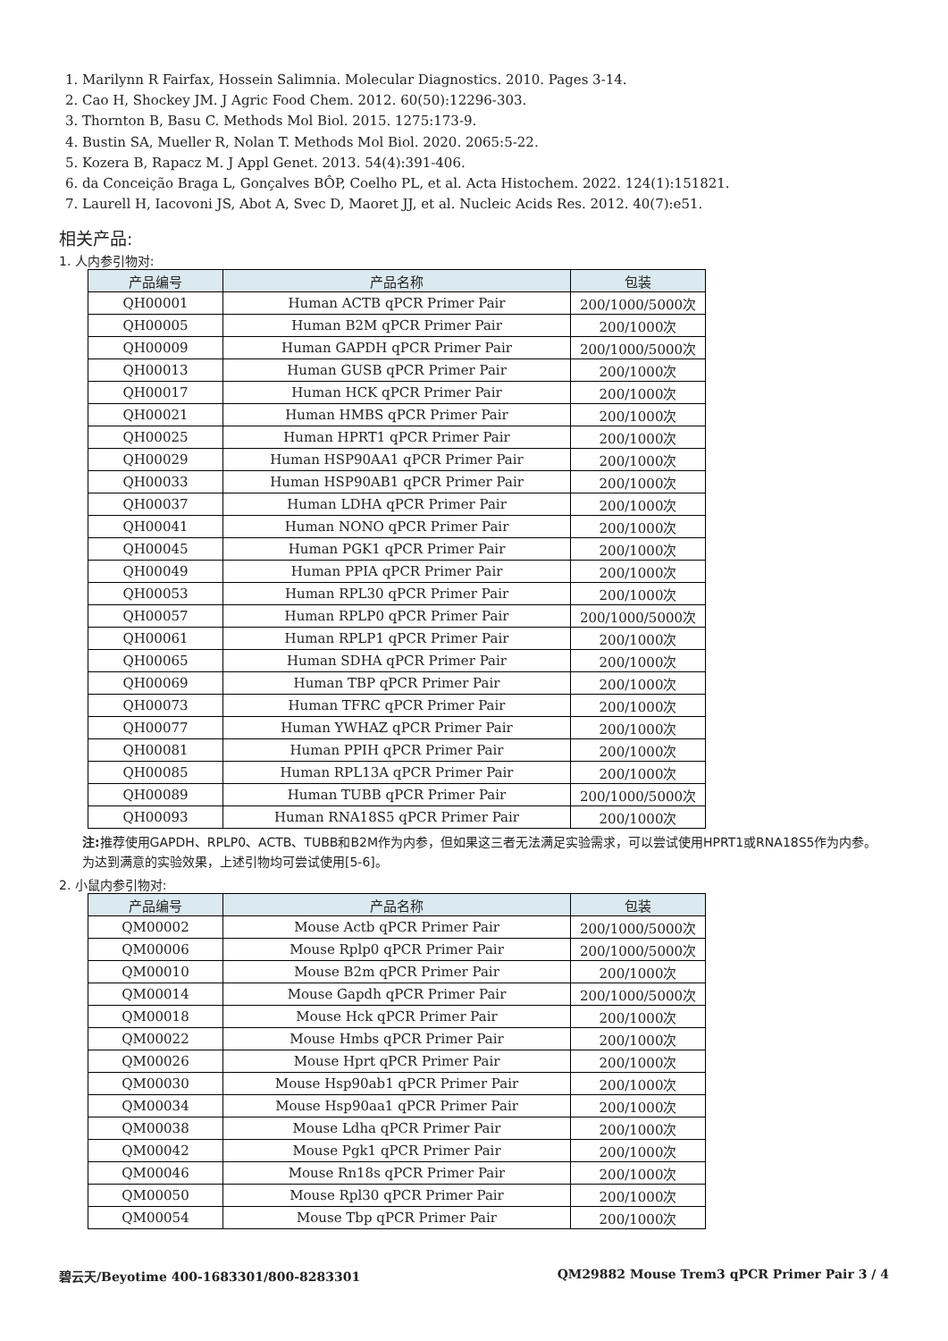1. Marilynn R Fairfax, Hossein Salimnia. Molecular Diagnostics. 2010. Pages 3-14.
2. Cao H, Shockey JM. J Agric Food Chem. 2012. 60(50):12296-303.
3. Thornton B, Basu C. Methods Mol Biol. 2015. 1275:173-9.
4. Bustin SA, Mueller R, Nolan T. Methods Mol Biol. 2020. 2065:5-22.
5. Kozera B, Rapacz M. J Appl Genet. 2013. 54(4):391-406.
6. da Conceição Braga L, Gonçalves BÔP, Coelho PL, et al. Acta Histochem. 2022. 124(1):151821.
7. Laurell H, Iacovoni JS, Abot A, Svec D, Maoret JJ, et al. Nucleic Acids Res. 2012. 40(7):e51.
相关产品:
1. 人内参引物对:
| 产品编号 | 产品名称 | 包装 |
| --- | --- | --- |
| QH00001 | Human ACTB qPCR Primer Pair | 200/1000/5000次 |
| QH00005 | Human B2M qPCR Primer Pair | 200/1000次 |
| QH00009 | Human GAPDH qPCR Primer Pair | 200/1000/5000次 |
| QH00013 | Human GUSB qPCR Primer Pair | 200/1000次 |
| QH00017 | Human HCK qPCR Primer Pair | 200/1000次 |
| QH00021 | Human HMBS qPCR Primer Pair | 200/1000次 |
| QH00025 | Human HPRT1 qPCR Primer Pair | 200/1000次 |
| QH00029 | Human HSP90AA1 qPCR Primer Pair | 200/1000次 |
| QH00033 | Human HSP90AB1 qPCR Primer Pair | 200/1000次 |
| QH00037 | Human LDHA qPCR Primer Pair | 200/1000次 |
| QH00041 | Human NONO qPCR Primer Pair | 200/1000次 |
| QH00045 | Human PGK1 qPCR Primer Pair | 200/1000次 |
| QH00049 | Human PPIA qPCR Primer Pair | 200/1000次 |
| QH00053 | Human RPL30 qPCR Primer Pair | 200/1000次 |
| QH00057 | Human RPLP0 qPCR Primer Pair | 200/1000/5000次 |
| QH00061 | Human RPLP1 qPCR Primer Pair | 200/1000次 |
| QH00065 | Human SDHA qPCR Primer Pair | 200/1000次 |
| QH00069 | Human TBP qPCR Primer Pair | 200/1000次 |
| QH00073 | Human TFRC qPCR Primer Pair | 200/1000次 |
| QH00077 | Human YWHAZ qPCR Primer Pair | 200/1000次 |
| QH00081 | Human PPIH qPCR Primer Pair | 200/1000次 |
| QH00085 | Human RPL13A qPCR Primer Pair | 200/1000次 |
| QH00089 | Human TUBB qPCR Primer Pair | 200/1000/5000次 |
| QH00093 | Human RNA18S5 qPCR Primer Pair | 200/1000次 |
注: 推荐使用GAPDH、RPLP0、ACTB、TUBB和B2M作为内参，但如果这三者无法满足实验需求，可以尝试使用HPRT1或RNA18S5作为内参。为达到满意的实验效果，上述引物均可尝试使用[5-6]。
2. 小鼠内参引物对:
| 产品编号 | 产品名称 | 包装 |
| --- | --- | --- |
| QM00002 | Mouse Actb qPCR Primer Pair | 200/1000/5000次 |
| QM00006 | Mouse Rplp0 qPCR Primer Pair | 200/1000/5000次 |
| QM00010 | Mouse B2m qPCR Primer Pair | 200/1000次 |
| QM00014 | Mouse Gapdh qPCR Primer Pair | 200/1000/5000次 |
| QM00018 | Mouse Hck qPCR Primer Pair | 200/1000次 |
| QM00022 | Mouse Hmbs qPCR Primer Pair | 200/1000次 |
| QM00026 | Mouse Hprt qPCR Primer Pair | 200/1000次 |
| QM00030 | Mouse Hsp90ab1 qPCR Primer Pair | 200/1000次 |
| QM00034 | Mouse Hsp90aa1 qPCR Primer Pair | 200/1000次 |
| QM00038 | Mouse Ldha qPCR Primer Pair | 200/1000次 |
| QM00042 | Mouse Pgk1 qPCR Primer Pair | 200/1000次 |
| QM00046 | Mouse Rn18s qPCR Primer Pair | 200/1000次 |
| QM00050 | Mouse Rpl30 qPCR Primer Pair | 200/1000次 |
| QM00054 | Mouse Tbp qPCR Primer Pair | 200/1000次 |
碧云天/Beyotime 400-1683301/800-8283301 QM29882 Mouse Trem3 qPCR Primer Pair 3 / 4